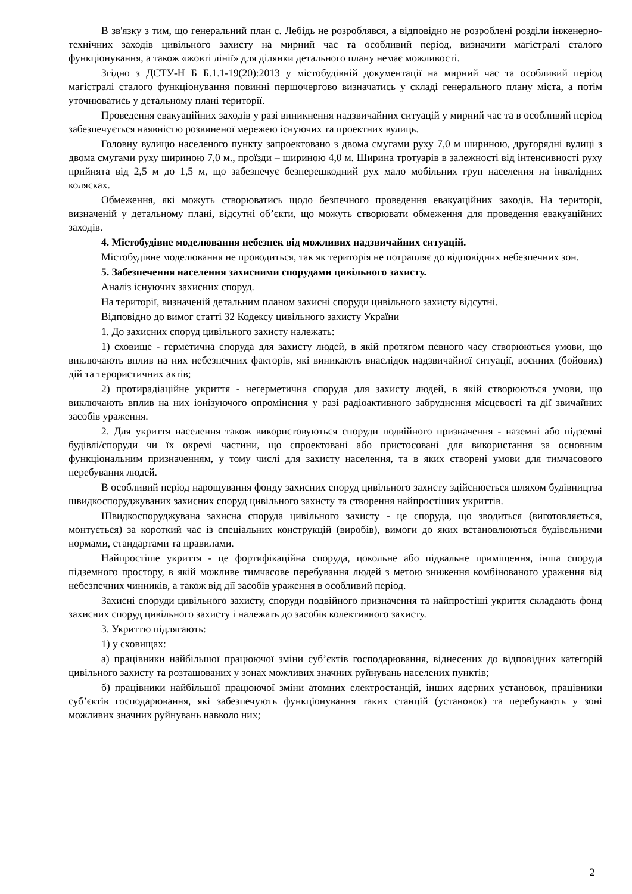В зв'язку з тим, що генеральний план с. Лебідь не розроблявся, а відповідно не розроблені розділи інженерно-технічних заходів цивільного захисту на мирний час та особливий період, визначити магістралі сталого функціонування, а також «жовті лінії» для ділянки детального плану немає можливості.
Згідно з ДСТУ-Н Б Б.1.1-19(20):2013 у містобудівній документації на мирний час та особливий період магістралі сталого функціонування повинні першочергово визначатись у складі генерального плану міста, а потім уточнюватись у детальному плані території.
Проведення евакуаційних заходів у разі виникнення надзвичайних ситуацій у мирний час та в особливий період забезпечується наявністю розвиненої мережею існуючих та проектних вулиць.
Головну вулицю населеного пункту запроектовано з двома смугами руху 7,0 м шириною, другорядні вулиці з двома смугами руху шириною 7,0 м., проїзди – шириною 4,0 м. Ширина тротуарів в залежності від інтенсивності руху прийнята від 2,5 м до 1,5 м, що забезпечує безперешкодний рух мало мобільних груп населення на інвалідних колясках.
Обмеження, які можуть створюватись щодо безпечного проведення евакуаційних заходів. На території, визначеній у детальному плані, відсутні об’єкти, що можуть створювати обмеження для проведення евакуаційних заходів.
4. Містобудівне моделювання небезпек від можливих надзвичайних ситуацій.
Містобудівне моделювання не проводиться, так як територія не потрапляє до відповідних небезпечних зон.
5. Забезпечення населення захисними спорудами цивільного захисту.
Аналіз існуючих захисних споруд.
На території, визначеній детальним планом захисні споруди цивільного захисту відсутні.
Відповідно до вимог статті 32 Кодексу цивільного захисту України
1. До захисних споруд цивільного захисту належать:
1) сховище - герметична споруда для захисту людей, в якій протягом певного часу створюються умови, що виключають вплив на них небезпечних факторів, які виникають внаслідок надзвичайної ситуації, воєнних (бойових) дій та терористичних актів;
2) протирадіаційне укриття - негерметична споруда для захисту людей, в якій створюються умови, що виключають вплив на них іонізуючого опромінення у разі радіоактивного забруднення місцевості та дії звичайних засобів ураження.
2. Для укриття населення також використовуються споруди подвійного призначення - наземні або підземні будівлі/споруди чи їх окремі частини, що спроектовані або пристосовані для використання за основним функціональним призначенням, у тому числі для захисту населення, та в яких створені умови для тимчасового перебування людей.
В особливий період нарощування фонду захисних споруд цивільного захисту здійснюється шляхом будівництва швидкоспоруджуваних захисних споруд цивільного захисту та створення найпростіших укриттів.
Швидкоспоруджувана захисна споруда цивільного захисту - це споруда, що зводиться (виготовляється, монтується) за короткий час із спеціальних конструкцій (виробів), вимоги до яких встановлюються будівельними нормами, стандартами та правилами.
Найпростіше укриття - це фортифікаційна споруда, цокольне або підвальне приміщення, інша споруда підземного простору, в якій можливе тимчасове перебування людей з метою зниження комбінованого ураження від небезпечних чинників, а також від дії засобів ураження в особливий період.
Захисні споруди цивільного захисту, споруди подвійного призначення та найпростіші укриття складають фонд захисних споруд цивільного захисту і належать до засобів колективного захисту.
3. Укриттю підлягають:
1) у сховищах:
а) працівники найбільшої працюючої зміни суб’єктів господарювання, віднесених до відповідних категорій цивільного захисту та розташованих у зонах можливих значних руйнувань населених пунктів;
б) працівники найбільшої працюючої зміни атомних електростанцій, інших ядерних установок, працівники суб’єктів господарювання, які забезпечують функціонування таких станцій (установок) та перебувають у зоні можливих значних руйнувань навколо них;
2